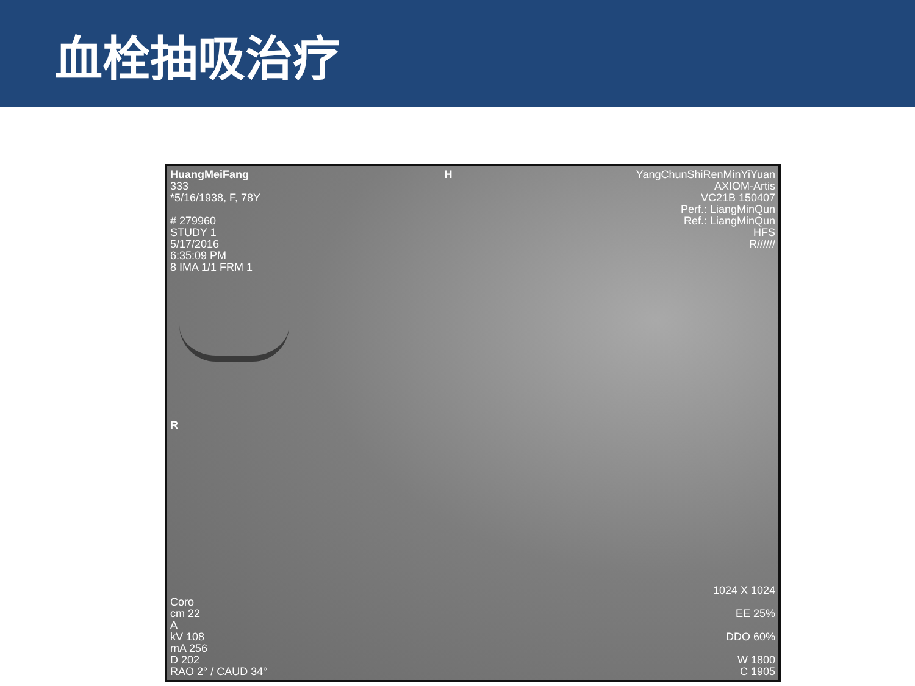血栓抽吸治疗
HuangMeiFang
333
*5/16/1938, F, 78Y
# 279960
STUDY 1
5/17/2016
6:35:09 PM
8 IMA 1/1 FRM 1
H YangChunShiRenMinYiYuan
AXIOM-Artis
VC21B 150407
Perf.: LiangMinQun
Ref.: LiangMinQun
HFS
R//////
R
Coro
cm 22
A
kV 108
mA 256
D 202
RAO 2° / CAUD 34°
1024 X 1024
EE 25%
DDO 60%
W 1800
C 1905